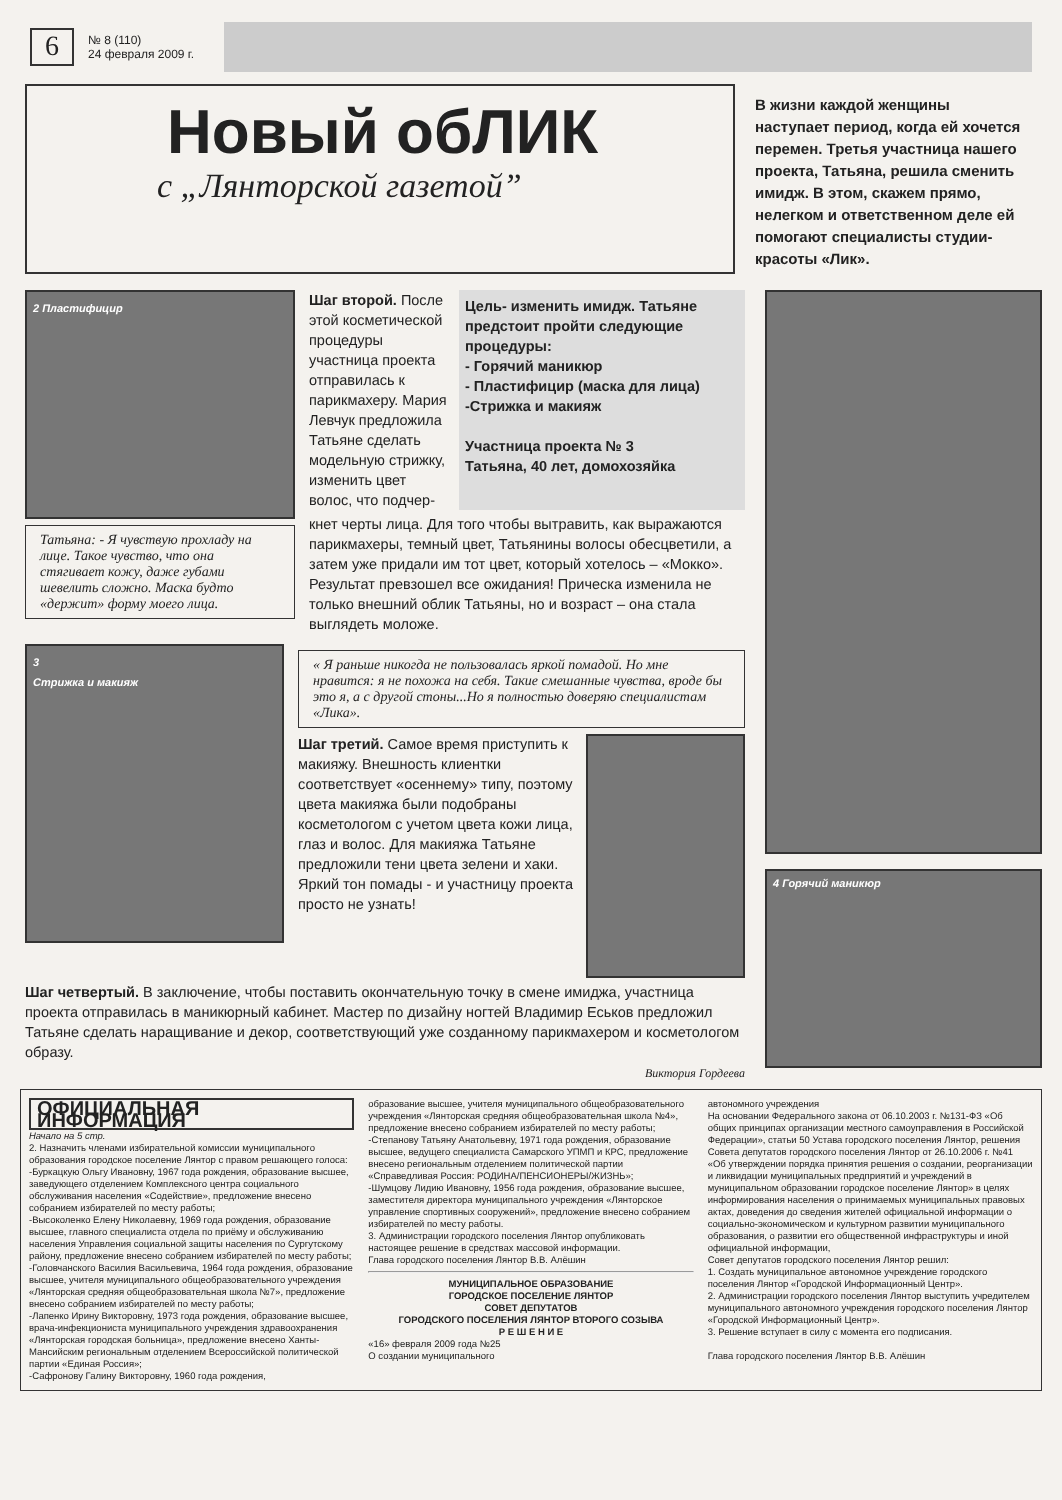6
№ 8 (110)
24 февраля 2009 г.
Новый обЛИК
с „Лянторской газетой”
В жизни каждой женщины наступает период, когда ей хочется перемен. Третья участница нашего проекта, Татьяна, решила сменить имидж. В этом, скажем прямо, нелегком и ответственном деле ей помогают специалисты студии-красоты «Лик».
2 Пластифицир
Татьяна: - Я чувствую прохладу на лице. Такое чувство, что она стягивает кожу, даже губами шевелить сложно. Маска будто «держит» форму моего лица.
Шаг второй. После этой косметической процедуры участница проекта отправилась к парикмахеру. Мария Левчук предложила Татьяне сделать модельную стрижку, изменить цвет волос, что подчер-
Цель- изменить имидж. Татьяне предстоит пройти следующие процедуры:
- Горячий маникюр
- Пластифицир (маска для лица)
-Стрижка и макияж
Участница проекта № 3
Татьяна, 40 лет, домохозяйка
кнет черты лица. Для того чтобы вытравить, как выражаются парикмахеры, темный цвет, Татьянины волосы обесцветили, а затем уже придали им тот цвет, который хотелось – «Мокко». Результат превзошел все ожидания! Прическа изменила не только внешний облик Татьяны, но и возраст – она стала выглядеть моложе.
3
Стрижка и макияж
« Я раньше никогда не пользовалась яркой помадой. Но мне нравится: я не похожа на себя. Такие смешанные чувства, вроде бы это я, а с другой стоны...Но я полностью доверяю специалистам «Лика».
Шаг третий. Самое время приступить к макияжу. Внешность клиентки соответствует «осеннему» типу, поэтому цвета макияжа были подобраны косметологом с учетом цвета кожи лица, глаз и волос. Для макияжа Татьяне предложили тени цвета зелени и хаки. Яркий тон помады - и участницу проекта просто не узнать!
Шаг четвертый. В заключение, чтобы поставить окончательную точку в смене имиджа, участница проекта отправилась в маникюрный кабинет. Мастер по дизайну ногтей Владимир Еськов предложил Татьяне сделать наращивание и декор, соответствующий уже созданному парикмахером и косметологом образу.
Виктория Гордеева
4 Горячий маникюр
ОФИЦИАЛЬНАЯ ИНФОРМАЦИЯ
Начало на 5 стр.
2. Назначить членами избирательной комиссии муниципального образования городское поселение Лянтор с правом решающего голоса:
-Буркацкую Ольгу Ивановну, 1967 года рождения, образование высшее, заведующего отделением Комплексного центра социального обслуживания населения «Содействие», предложение внесено собранием избирателей по месту работы;
-Высоколенко Елену Николаевну, 1969 года рождения, образование высшее, главного специалиста отдела по приёму и обслуживанию населения Управления социальной защиты населения по Сургутскому району, предложение внесено собранием избирателей по месту работы;
-Головчанского Василия Васильевича, 1964 года рождения, образование высшее, учителя муниципального общеобразовательного учреждения «Лянторская средняя общеобразовательная школа №7», предложение внесено собранием избирателей по месту работы;
-Лапенко Ирину Викторовну, 1973 года рождения, образование высшее, врача-инфекциониста муниципального учреждения здравоохранения «Лянторская городская больница», предложение внесено Ханты-Мансийским региональным отделением Всероссийской политической партии «Единая Россия»;
-Сафронову Галину Викторовну, 1960 года рождения,
образование высшее, учителя муниципального общеобразовательного учреждения «Лянторская средняя общеобразовательная школа №4», предложение внесено собранием избирателей по месту работы;
-Степанову Татьяну Анатольевну, 1971 года рождения, образование высшее, ведущего специалиста Самарского УПМП и КРС, предложение внесено региональным отделением политической партии «Справедливая Россия: РОДИНА/ПЕНСИОНЕРЫ/ЖИЗНЬ»;
-Шумцову Лидию Ивановну, 1956 года рождения, образование высшее, заместителя директора муниципального учреждения «Лянторское управление спортивных сооружений», предложение внесено собранием избирателей по месту работы.
3. Администрации городского поселения Лянтор опубликовать настоящее решение в средствах массовой информации.
Глава городского поселения Лянтор В.В. Алёшин
МУНИЦИПАЛЬНОЕ ОБРАЗОВАНИЕ
ГОРОДСКОЕ ПОСЕЛЕНИЕ ЛЯНТОР
СОВЕТ ДЕПУТАТОВ
ГОРОДСКОГО ПОСЕЛЕНИЯ ЛЯНТОР ВТОРОГО СОЗЫВА
Р Е Ш Е Н И Е
«16» февраля 2009 года №25
О создании муниципального
автономного учреждения
На основании Федерального закона от 06.10.2003 г. №131-ФЗ «Об общих принципах организации местного самоуправления в Российской Федерации», статьи 50 Устава городского поселения Лянтор, решения Совета депутатов городского поселения Лянтор от 26.10.2006 г. №41 «Об утверждении порядка принятия решения о создании, реорганизации и ликвидации муниципальных предприятий и учреждений в муниципальном образовании городское поселение Лянтор» в целях информирования населения о принимаемых муниципальных правовых актах, доведения до сведения жителей официальной информации о социально-экономическом и культурном развитии муниципального образования, о развитии его общественной инфраструктуры и иной официальной информации,
Совет депутатов городского поселения Лянтор решил:
1. Создать муниципальное автономное учреждение городского поселения Лянтор «Городской Информационный Центр».
2. Администрации городского поселения Лянтор выступить учредителем муниципального автономного учреждения городского поселения Лянтор «Городской Информационный Центр».
3. Решение вступает в силу с момента его подписания.
Глава городского поселения Лянтор В.В. Алёшин